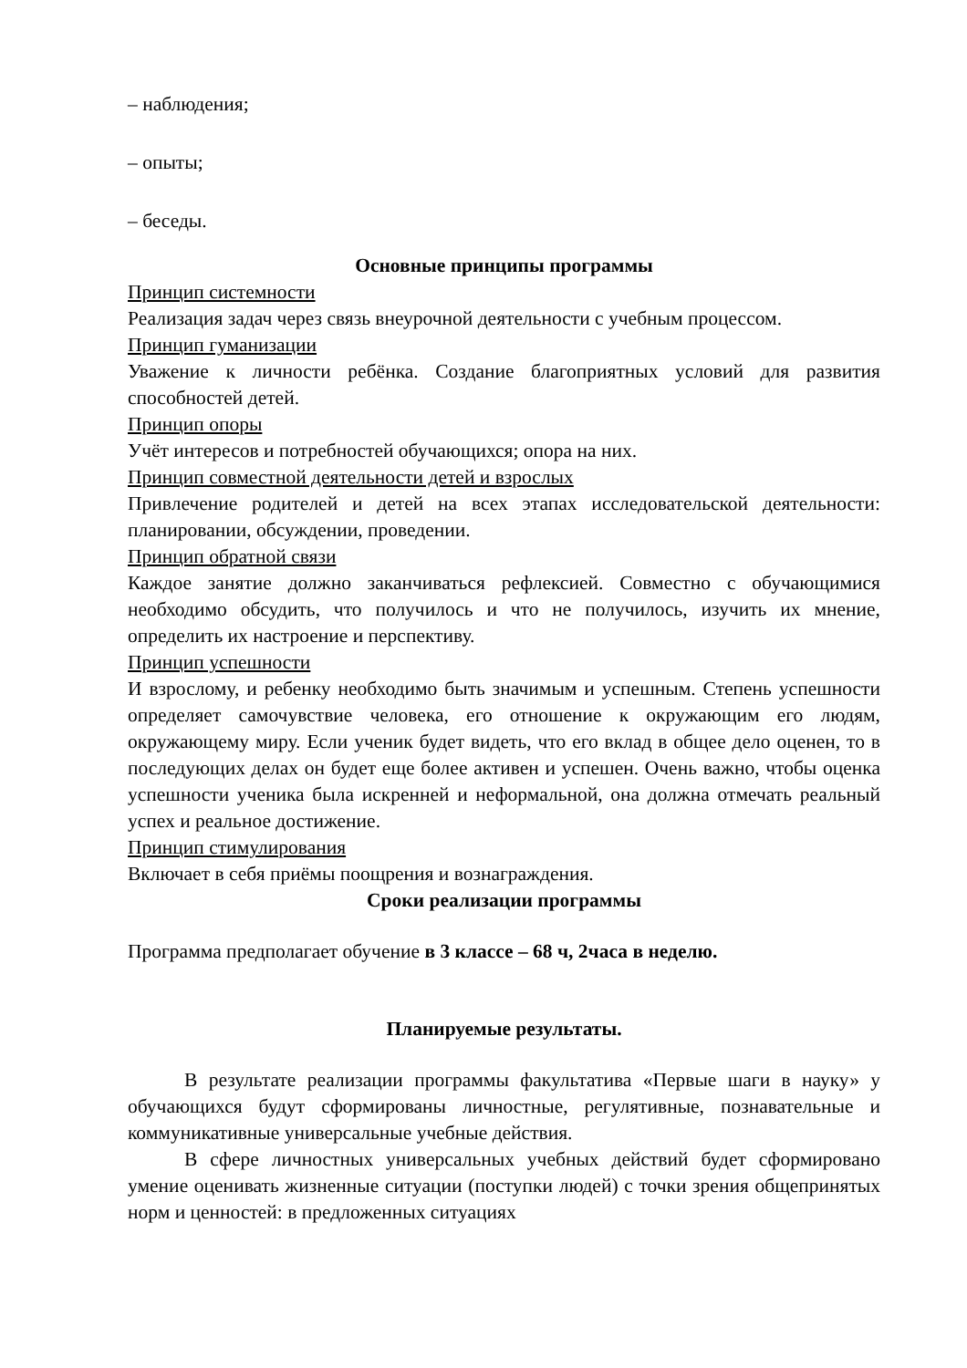– наблюдения;
– опыты;
– беседы.
Основные принципы программы
Принцип системности
Реализация задач через связь внеурочной деятельности с учебным процессом.
Принцип гуманизации
Уважение к личности ребёнка. Создание благоприятных условий для развития способностей детей.
Принцип опоры
Учёт интересов и потребностей обучающихся; опора на них.
Принцип совместной деятельности детей и взрослых
Привлечение родителей и детей на всех этапах исследовательской деятельности: планировании, обсуждении, проведении.
Принцип обратной связи
Каждое занятие должно заканчиваться рефлексией. Совместно с обучающимися необходимо обсудить, что получилось и что не получилось, изучить их мнение, определить их настроение и перспективу.
Принцип успешности
И взрослому, и ребенку необходимо быть значимым и успешным. Степень успешности определяет самочувствие человека, его отношение к окружающим его людям, окружающему миру. Если ученик будет видеть, что его вклад в общее дело оценен, то в последующих делах он будет еще более активен и успешен. Очень важно, чтобы оценка успешности ученика была искренней и неформальной, она должна отмечать реальный успех и реальное достижение.
Принцип стимулирования
Включает в себя приёмы поощрения и вознаграждения.
Сроки реализации программы
Программа предполагает обучение в 3 классе – 68 ч, 2часа в неделю.
Планируемые результаты.
В результате реализации программы факультатива «Первые шаги в науку» у обучающихся будут сформированы личностные, регулятивные, познавательные и коммуникативные универсальные учебные действия.
В сфере личностных универсальных учебных действий будет сформировано умение оценивать жизненные ситуации (поступки людей) с точки зрения общепринятых норм и ценностей: в предложенных ситуациях